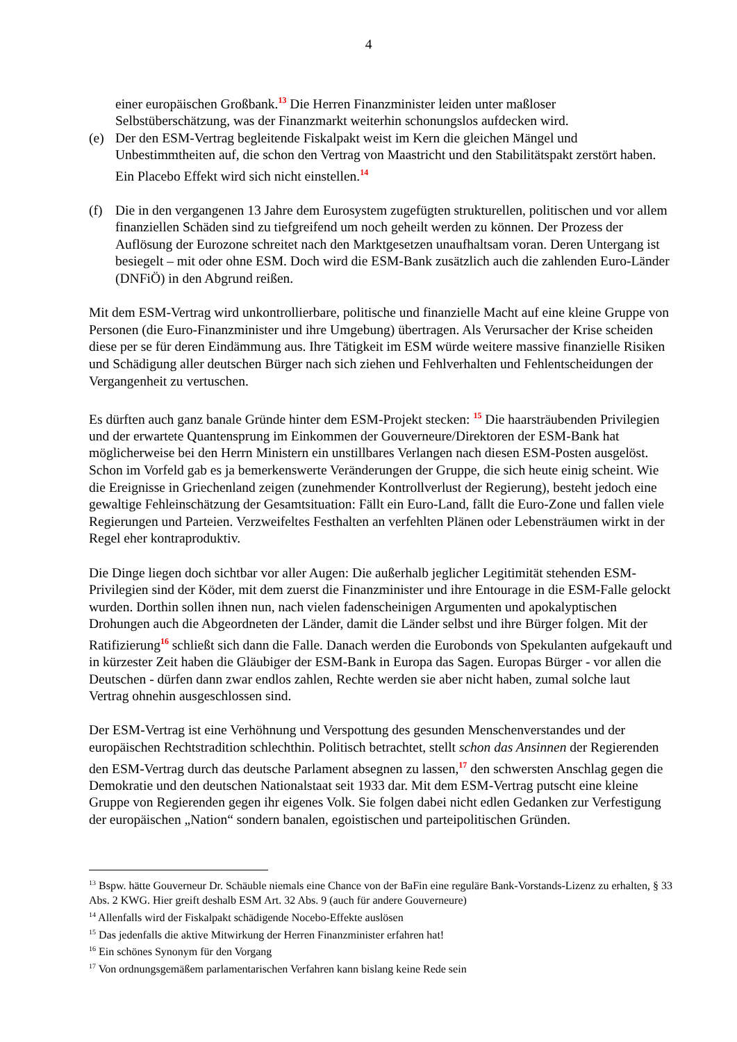4
einer europäischen Großbank.<sup>13</sup> Die Herren Finanzminister leiden unter maßloser Selbstüberschätzung, was der Finanzmarkt weiterhin schonungslos aufdecken wird.
(e) Der den ESM-Vertrag begleitende Fiskalpakt weist im Kern die gleichen Mängel und Unbestimmtheiten auf, die schon den Vertrag von Maastricht und den Stabilitätspakt zerstört haben. Ein Placebo Effekt wird sich nicht einstellen.<sup>14</sup>
(f) Die in den vergangenen 13 Jahre dem Eurosystem zugefügten strukturellen, politischen und vor allem finanziellen Schäden sind zu tiefgreifend um noch geheilt werden zu können. Der Prozess der Auflösung der Eurozone schreitet nach den Marktgesetzen unaufhaltsam voran. Deren Untergang ist besiegelt – mit oder ohne ESM. Doch wird die ESM-Bank zusätzlich auch die zahlenden Euro-Länder (DNFiÖ) in den Abgrund reißen.
Mit dem ESM-Vertrag wird unkontrollierbare, politische und finanzielle Macht auf eine kleine Gruppe von Personen (die Euro-Finanzminister und ihre Umgebung) übertragen. Als Verursacher der Krise scheiden diese per se für deren Eindämmung aus. Ihre Tätigkeit im ESM würde weitere massive finanzielle Risiken und Schädigung aller deutschen Bürger nach sich ziehen und Fehlverhalten und Fehlentscheidungen der Vergangenheit zu vertuschen.
Es dürften auch ganz banale Gründe hinter dem ESM-Projekt stecken: <sup>15</sup> Die haarsträubenden Privilegien und der erwartete Quantensprung im Einkommen der Gouverneure/Direktoren der ESM-Bank hat möglicherweise bei den Herrn Ministern ein unstillbares Verlangen nach diesen ESM-Posten ausgelöst. Schon im Vorfeld gab es ja bemerkenswerte Veränderungen der Gruppe, die sich heute einig scheint. Wie die Ereignisse in Griechenland zeigen (zunehmender Kontrollverlust der Regierung), besteht jedoch eine gewaltige Fehleinschätzung der Gesamtsituation: Fällt ein Euro-Land, fällt die Euro-Zone und fallen viele Regierungen und Parteien. Verzweifeltes Festhalten an verfehlten Plänen oder Lebensträumen wirkt in der Regel eher kontraproduktiv.
Die Dinge liegen doch sichtbar vor aller Augen: Die außerhalb jeglicher Legitimität stehenden ESM-Privilegien sind der Köder, mit dem zuerst die Finanzminister und ihre Entourage in die ESM-Falle gelockt wurden. Dorthin sollen ihnen nun, nach vielen fadenscheinigen Argumenten und apokalyptischen Drohungen auch die Abgeordneten der Länder, damit die Länder selbst und ihre Bürger folgen. Mit der Ratifizierung<sup>16</sup> schließt sich dann die Falle. Danach werden die Eurobonds von Spekulanten aufgekauft und in kürzester Zeit haben die Gläubiger der ESM-Bank in Europa das Sagen. Europas Bürger - vor allen die Deutschen - dürfen dann zwar endlos zahlen, Rechte werden sie aber nicht haben, zumal solche laut Vertrag ohnehin ausgeschlossen sind.
Der ESM-Vertrag ist eine Verhöhnung und Verspottung des gesunden Menschenverstandes und der europäischen Rechtstradition schlechthin. Politisch betrachtet, stellt schon das Ansinnen der Regierenden den ESM-Vertrag durch das deutsche Parlament absegnen zu lassen,<sup>17</sup> den schwersten Anschlag gegen die Demokratie und den deutschen Nationalstaat seit 1933 dar. Mit dem ESM-Vertrag putscht eine kleine Gruppe von Regierenden gegen ihr eigenes Volk. Sie folgen dabei nicht edlen Gedanken zur Verfestigung der europäischen „Nation“ sondern banalen, egoistischen und parteipolitischen Gründen.
<sup>13</sup> Bspw. hätte Gouverneur Dr. Schäuble niemals eine Chance von der BaFin eine reguläre Bank-Vorstands-Lizenz zu erhalten, § 33 Abs. 2 KWG. Hier greift deshalb ESM Art. 32 Abs. 9 (auch für andere Gouverneure)
<sup>14</sup> Allenfalls wird der Fiskalpakt schädigende Nocebo-Effekte auslösen
<sup>15</sup> Das jedenfalls die aktive Mitwirkung der Herren Finanzminister erfahren hat!
<sup>16</sup> Ein schönes Synonym für den Vorgang
<sup>17</sup> Von ordnungsgemäßem parlamentarischen Verfahren kann bislang keine Rede sein